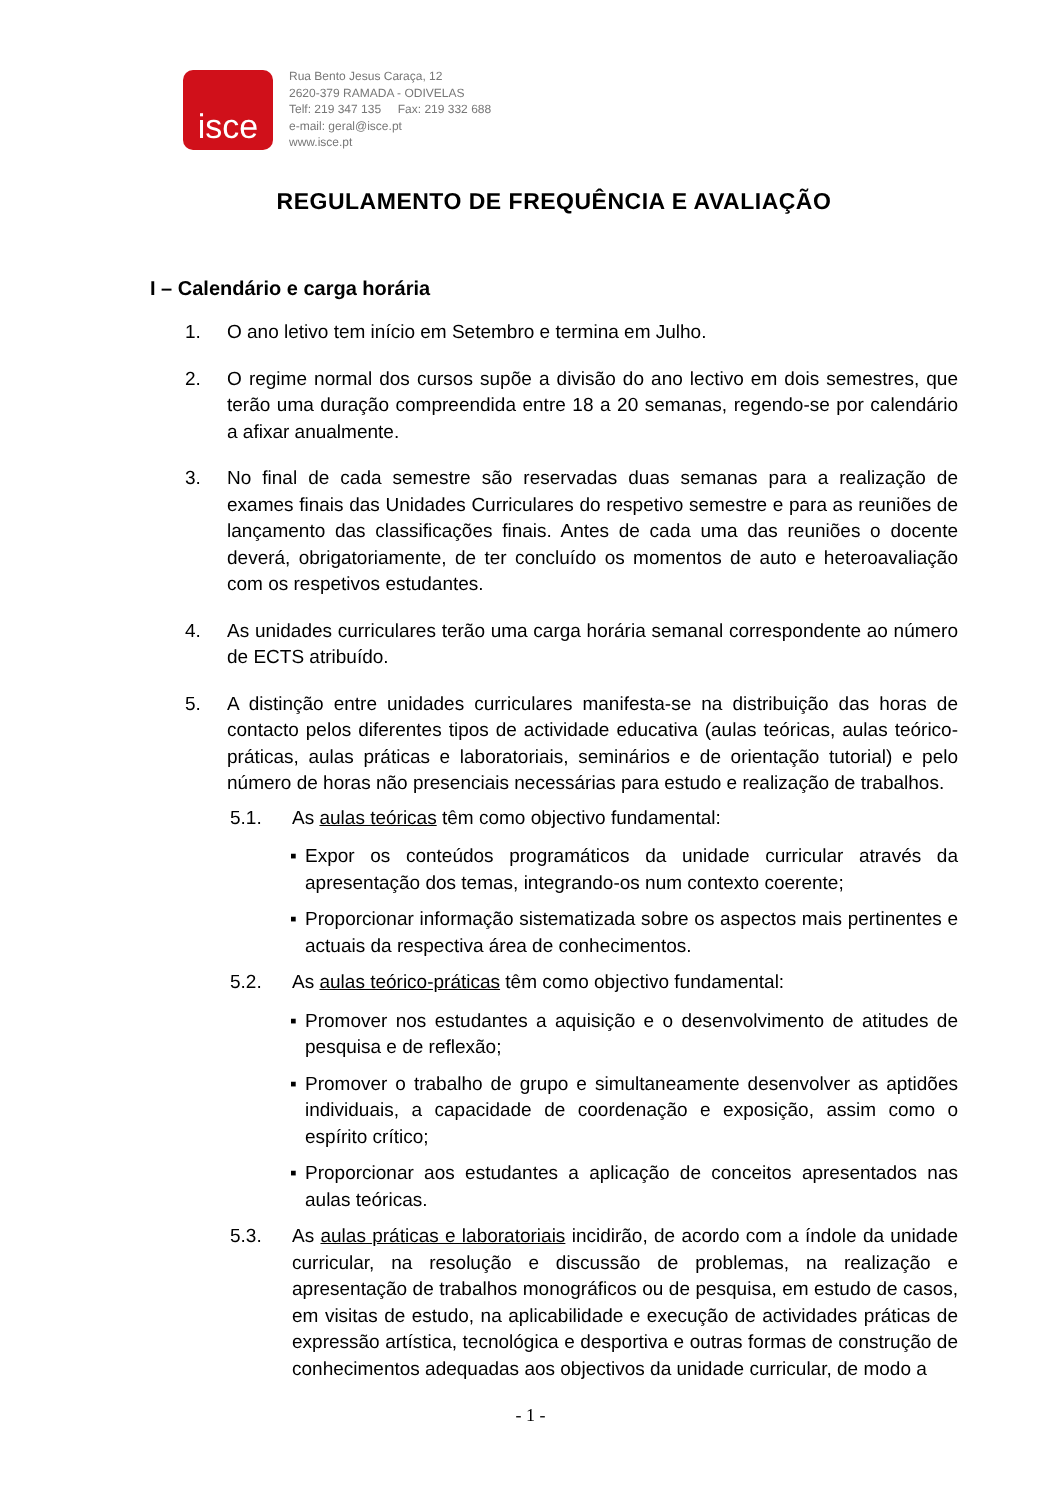isce
Rua Bento Jesus Caraça, 12
2620-379 RAMADA - ODIVELAS
Telf: 219 347 135 Fax: 219 332 688
e-mail: geral@isce.pt
www.isce.pt
REGULAMENTO DE FREQUÊNCIA E AVALIAÇÃO
I – Calendário e carga horária
1. O ano letivo tem início em Setembro e termina em Julho.
2. O regime normal dos cursos supõe a divisão do ano lectivo em dois semestres, que terão uma duração compreendida entre 18 a 20 semanas, regendo-se por calendário a afixar anualmente.
3. No final de cada semestre são reservadas duas semanas para a realização de exames finais das Unidades Curriculares do respetivo semestre e para as reuniões de lançamento das classificações finais. Antes de cada uma das reuniões o docente deverá, obrigatoriamente, de ter concluído os momentos de auto e heteroavaliação com os respetivos estudantes.
4. As unidades curriculares terão uma carga horária semanal correspondente ao número de ECTS atribuído.
5. A distinção entre unidades curriculares manifesta-se na distribuição das horas de contacto pelos diferentes tipos de actividade educativa (aulas teóricas, aulas teórico-práticas, aulas práticas e laboratoriais, seminários e de orientação tutorial) e pelo número de horas não presenciais necessárias para estudo e realização de trabalhos.
5.1. As aulas teóricas têm como objectivo fundamental:
▪ Expor os conteúdos programáticos da unidade curricular através da apresentação dos temas, integrando-os num contexto coerente;
▪ Proporcionar informação sistematizada sobre os aspectos mais pertinentes e actuais da respectiva área de conhecimentos.
5.2. As aulas teórico-práticas têm como objectivo fundamental:
▪ Promover nos estudantes a aquisição e o desenvolvimento de atitudes de pesquisa e de reflexão;
▪ Promover o trabalho de grupo e simultaneamente desenvolver as aptidões individuais, a capacidade de coordenação e exposição, assim como o espírito crítico;
▪ Proporcionar aos estudantes a aplicação de conceitos apresentados nas aulas teóricas.
5.3. As aulas práticas e laboratoriais incidirão, de acordo com a índole da unidade curricular, na resolução e discussão de problemas, na realização e apresentação de trabalhos monográficos ou de pesquisa, em estudo de casos, em visitas de estudo, na aplicabilidade e execução de actividades práticas de expressão artística, tecnológica e desportiva e outras formas de construção de conhecimentos adequadas aos objectivos da unidade curricular, de modo a
- 1 -